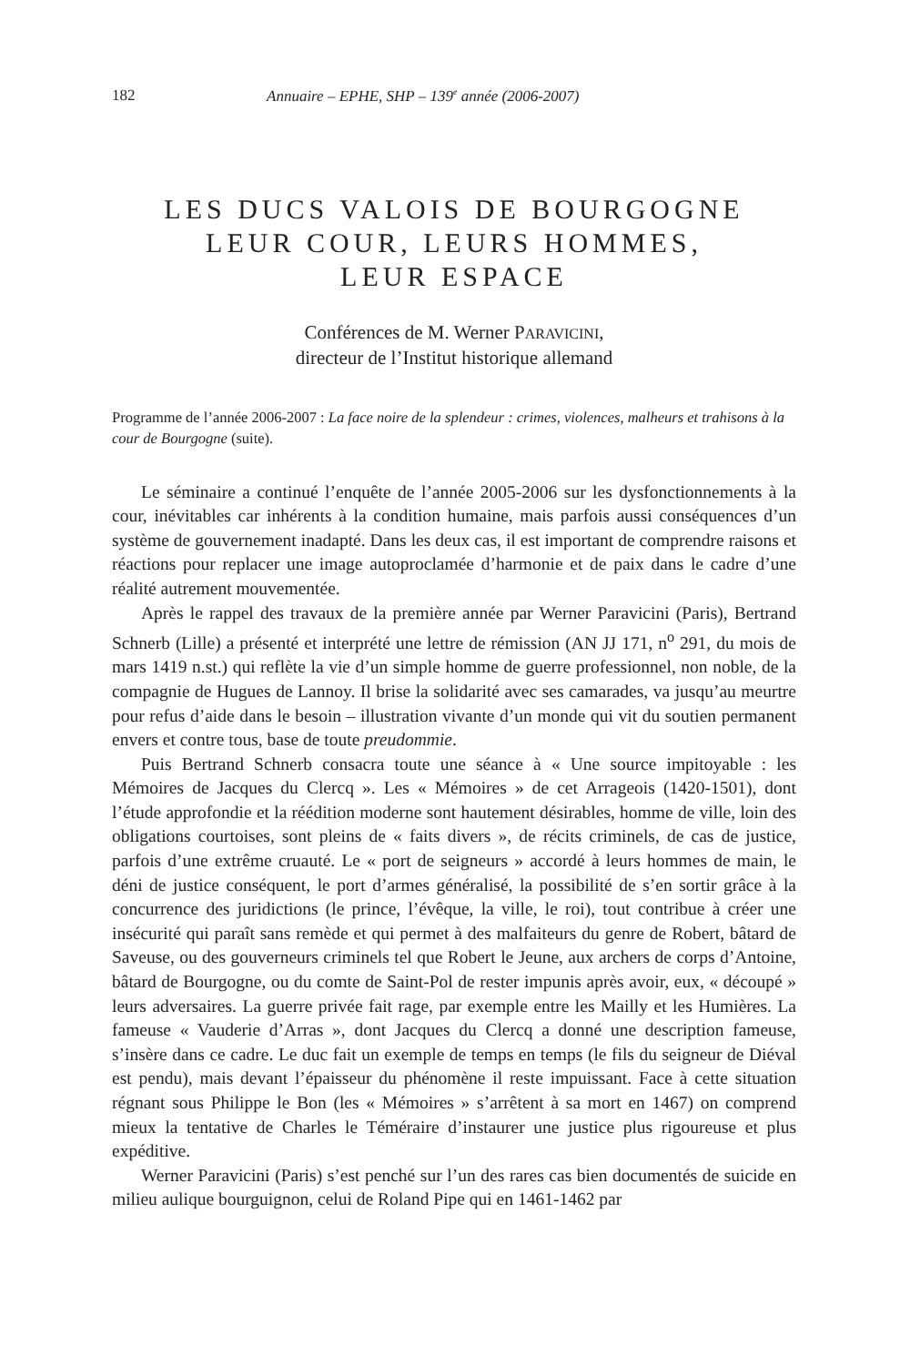182 Annuaire – EPHE, SHP – 139<sup>e</sup> année (2006-2007)
LES DUCS VALOIS DE BOURGOGNE
LEUR COUR, LEURS HOMMES,
LEUR ESPACE
Conférences de M. Werner PARAVICINI,
directeur de l’Institut historique allemand
Programme de l’année 2006-2007 : La face noire de la splendeur : crimes, violences, malheurs et trahisons à la cour de Bourgogne (suite).
Le séminaire a continué l’enquête de l’année 2005-2006 sur les dysfonctionnements à la cour, inévitables car inhérents à la condition humaine, mais parfois aussi conséquences d’un système de gouvernement inadapté. Dans les deux cas, il est important de comprendre raisons et réactions pour replacer une image autoproclamée d’harmonie et de paix dans le cadre d’une réalité autrement mouvementée.
Après le rappel des travaux de la première année par Werner Paravicini (Paris), Bertrand Schnerb (Lille) a présenté et interprété une lettre de rémission (AN JJ 171, n<sup>o</sup> 291, du mois de mars 1419 n.st.) qui reflète la vie d’un simple homme de guerre professionnel, non noble, de la compagnie de Hugues de Lannoy. Il brise la solidarité avec ses camarades, va jusqu’au meurtre pour refus d’aide dans le besoin – illustration vivante d’un monde qui vit du soutien permanent envers et contre tous, base de toute preudommie.
Puis Bertrand Schnerb consacra toute une séance à « Une source impitoyable : les Mémoires de Jacques du Clercq ». Les « Mémoires » de cet Arrageois (1420-1501), dont l’étude approfondie et la réédition moderne sont hautement désirables, homme de ville, loin des obligations courtoises, sont pleins de « faits divers », de récits criminels, de cas de justice, parfois d’une extrême cruauté. Le « port de seigneurs » accordé à leurs hommes de main, le déni de justice conséquent, le port d’armes généralisé, la possibilité de s’en sortir grâce à la concurrence des juridictions (le prince, l’évêque, la ville, le roi), tout contribue à créer une insécurité qui paraît sans remède et qui permet à des malfaiteurs du genre de Robert, bâtard de Saveuse, ou des gouverneurs criminels tel que Robert le Jeune, aux archers de corps d’Antoine, bâtard de Bourgogne, ou du comte de Saint-Pol de rester impunis après avoir, eux, « découpé » leurs adversaires. La guerre privée fait rage, par exemple entre les Mailly et les Humières. La fameuse « Vauderie d’Arras », dont Jacques du Clercq a donné une description fameuse, s’insère dans ce cadre. Le duc fait un exemple de temps en temps (le fils du seigneur de Diéval est pendu), mais devant l’épaisseur du phénomène il reste impuissant. Face à cette situation régnant sous Philippe le Bon (les « Mémoires » s’arrêtent à sa mort en 1467) on comprend mieux la tentative de Charles le Téméraire d’instaurer une justice plus rigoureuse et plus expéditive.
Werner Paravicini (Paris) s’est penché sur l’un des rares cas bien documentés de suicide en milieu aulique bourguignon, celui de Roland Pipe qui en 1461-1462 par